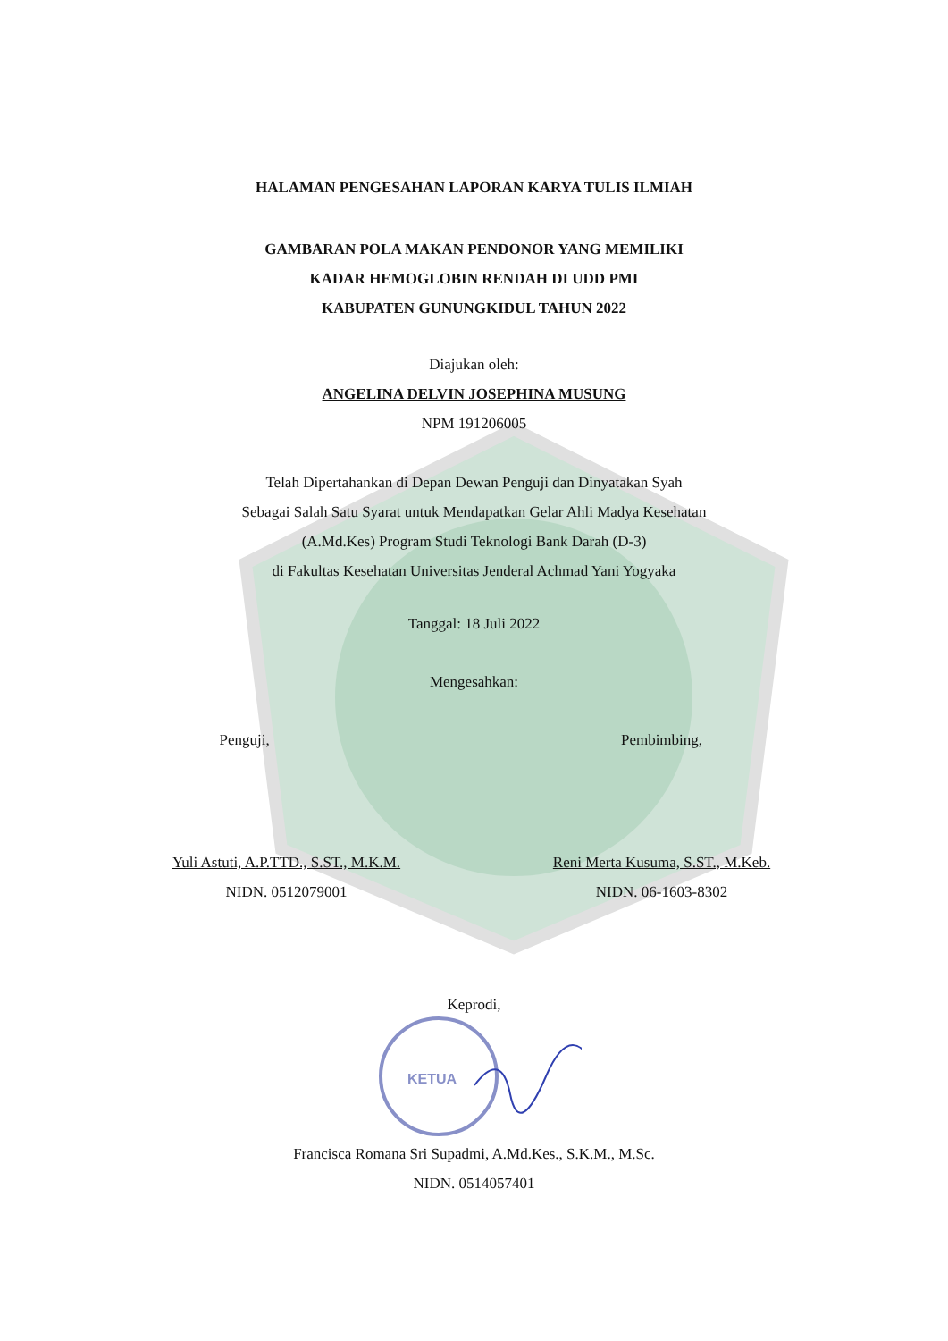HALAMAN PENGESAHAN LAPORAN KARYA TULIS ILMIAH
GAMBARAN POLA MAKAN PENDONOR YANG MEMILIKI
KADAR HEMOGLOBIN RENDAH DI UDD PMI
KABUPATEN GUNUNGKIDUL TAHUN 2022
Diajukan oleh:
ANGELINA DELVIN JOSEPHINA MUSUNG
NPM 191206005
Telah Dipertahankan di Depan Dewan Penguji dan Dinyatakan Syah
Sebagai Salah Satu Syarat untuk Mendapatkan Gelar Ahli Madya Kesehatan
(A.Md.Kes) Program Studi Teknologi Bank Darah (D-3)
di Fakultas Kesehatan Universitas Jenderal Achmad Yani Yogyaka
Tanggal: 18 Juli 2022
Mengesahkan:
Penguji, Pembimbing,
Yuli Astuti, A.P.TTD., S.ST., M.K.M.
NIDN. 0512079001
Reni Merta Kusuma, S.ST., M.Keb.
NIDN. 06-1603-8302
Keprodi,
KETUA
Francisca Romana Sri Supadmi, A.Md.Kes., S.K.M., M.Sc.
NIDN. 0514057401